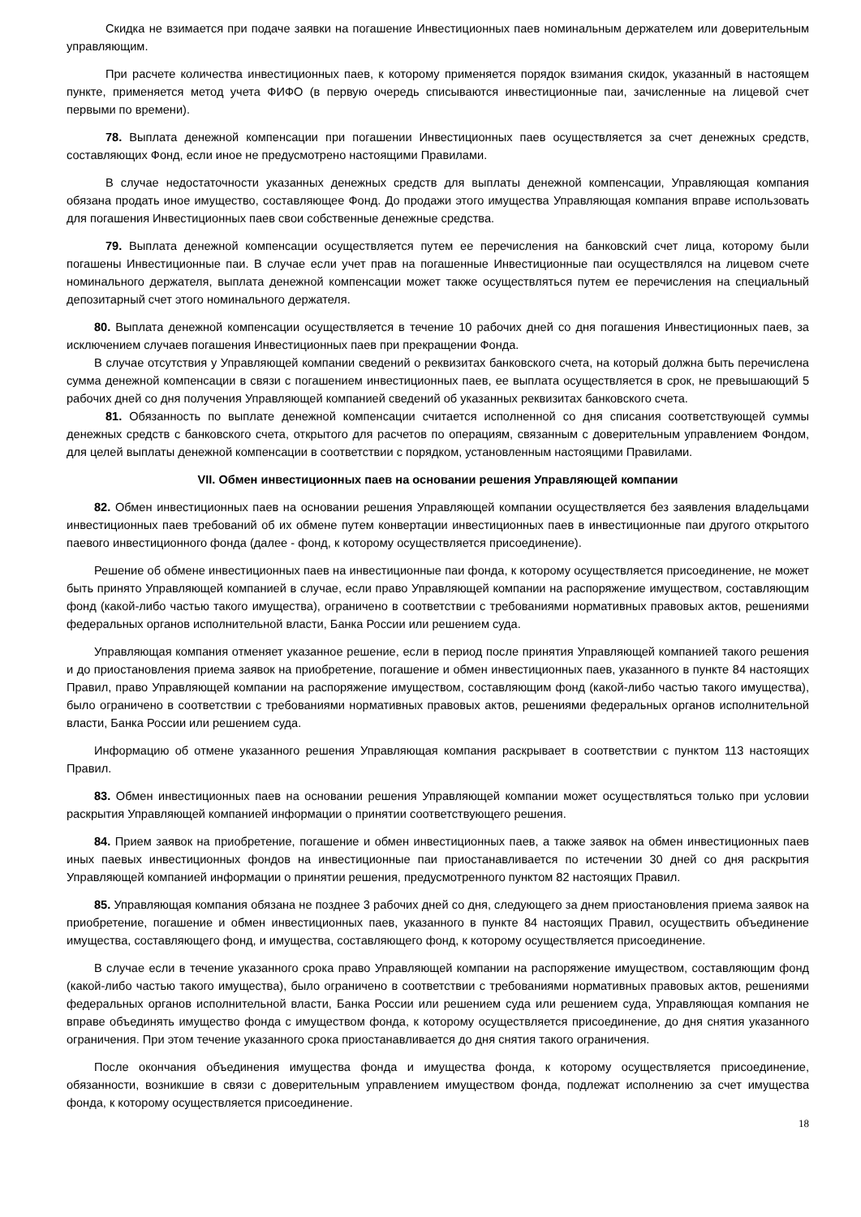Скидка не взимается при подаче заявки на погашение Инвестиционных паев номинальным держателем или доверительным управляющим.
При расчете количества инвестиционных паев, к которому применяется порядок взимания скидок, указанный в настоящем пункте, применяется метод учета ФИФО (в первую очередь списываются инвестиционные паи, зачисленные на лицевой счет первыми по времени).
78. Выплата денежной компенсации при погашении Инвестиционных паев осуществляется за счет денежных средств, составляющих Фонд, если иное не предусмотрено настоящими Правилами.
В случае недостаточности указанных денежных средств для выплаты денежной компенсации, Управляющая компания обязана продать иное имущество, составляющее Фонд. До продажи этого имущества Управляющая компания вправе использовать для погашения Инвестиционных паев свои собственные денежные средства.
79. Выплата денежной компенсации осуществляется путем ее перечисления на банковский счет лица, которому были погашены Инвестиционные паи. В случае если учет прав на погашенные Инвестиционные паи осуществлялся на лицевом счете номинального держателя, выплата денежной компенсации может также осуществляться путем ее перечисления на специальный депозитарный счет этого номинального держателя.
80. Выплата денежной компенсации осуществляется в течение 10 рабочих дней со дня погашения Инвестиционных паев, за исключением случаев погашения Инвестиционных паев при прекращении Фонда.
В случае отсутствия у Управляющей компании сведений о реквизитах банковского счета, на который должна быть перечислена сумма денежной компенсации в связи с погашением инвестиционных паев, ее выплата осуществляется в срок, не превышающий 5 рабочих дней со дня получения Управляющей компанией сведений об указанных реквизитах банковского счета.
81. Обязанность по выплате денежной компенсации считается исполненной со дня списания соответствующей суммы денежных средств с банковского счета, открытого для расчетов по операциям, связанным с доверительным управлением Фондом, для целей выплаты денежной компенсации в соответствии с порядком, установленным настоящими Правилами.
VII. Обмен инвестиционных паев на основании решения Управляющей компании
82. Обмен инвестиционных паев на основании решения Управляющей компании осуществляется без заявления владельцами инвестиционных паев требований об их обмене путем конвертации инвестиционных паев в инвестиционные паи другого открытого паевого инвестиционного фонда (далее - фонд, к которому осуществляется присоединение).
Решение об обмене инвестиционных паев на инвестиционные паи фонда, к которому осуществляется присоединение, не может быть принято Управляющей компанией в случае, если право Управляющей компании на распоряжение имуществом, составляющим фонд (какой-либо частью такого имущества), ограничено в соответствии с требованиями нормативных правовых актов, решениями федеральных органов исполнительной власти, Банка России или решением суда.
Управляющая компания отменяет указанное решение, если в период после принятия Управляющей компанией такого решения и до приостановления приема заявок на приобретение, погашение и обмен инвестиционных паев, указанного в пункте 84 настоящих Правил, право Управляющей компании на распоряжение имуществом, составляющим фонд (какой-либо частью такого имущества), было ограничено в соответствии с требованиями нормативных правовых актов, решениями федеральных органов исполнительной власти, Банка России или решением суда.
Информацию об отмене указанного решения Управляющая компания раскрывает в соответствии с пунктом 113 настоящих Правил.
83. Обмен инвестиционных паев на основании решения Управляющей компании может осуществляться только при условии раскрытия Управляющей компанией информации о принятии соответствующего решения.
84. Прием заявок на приобретение, погашение и обмен инвестиционных паев, а также заявок на обмен инвестиционных паев иных паевых инвестиционных фондов на инвестиционные паи приостанавливается по истечении 30 дней со дня раскрытия Управляющей компанией информации о принятии решения, предусмотренного пунктом 82 настоящих Правил.
85. Управляющая компания обязана не позднее 3 рабочих дней со дня, следующего за днем приостановления приема заявок на приобретение, погашение и обмен инвестиционных паев, указанного в пункте 84 настоящих Правил, осуществить объединение имущества, составляющего фонд, и имущества, составляющего фонд, к которому осуществляется присоединение.
В случае если в течение указанного срока право Управляющей компании на распоряжение имуществом, составляющим фонд (какой-либо частью такого имущества), было ограничено в соответствии с требованиями нормативных правовых актов, решениями федеральных органов исполнительной власти, Банка России или решением суда или решением суда, Управляющая компания не вправе объединять имущество фонда с имуществом фонда, к которому осуществляется присоединение, до дня снятия указанного ограничения. При этом течение указанного срока приостанавливается до дня снятия такого ограничения.
После окончания объединения имущества фонда и имущества фонда, к которому осуществляется присоединение, обязанности, возникшие в связи с доверительным управлением имуществом фонда, подлежат исполнению за счет имущества фонда, к которому осуществляется присоединение.
18